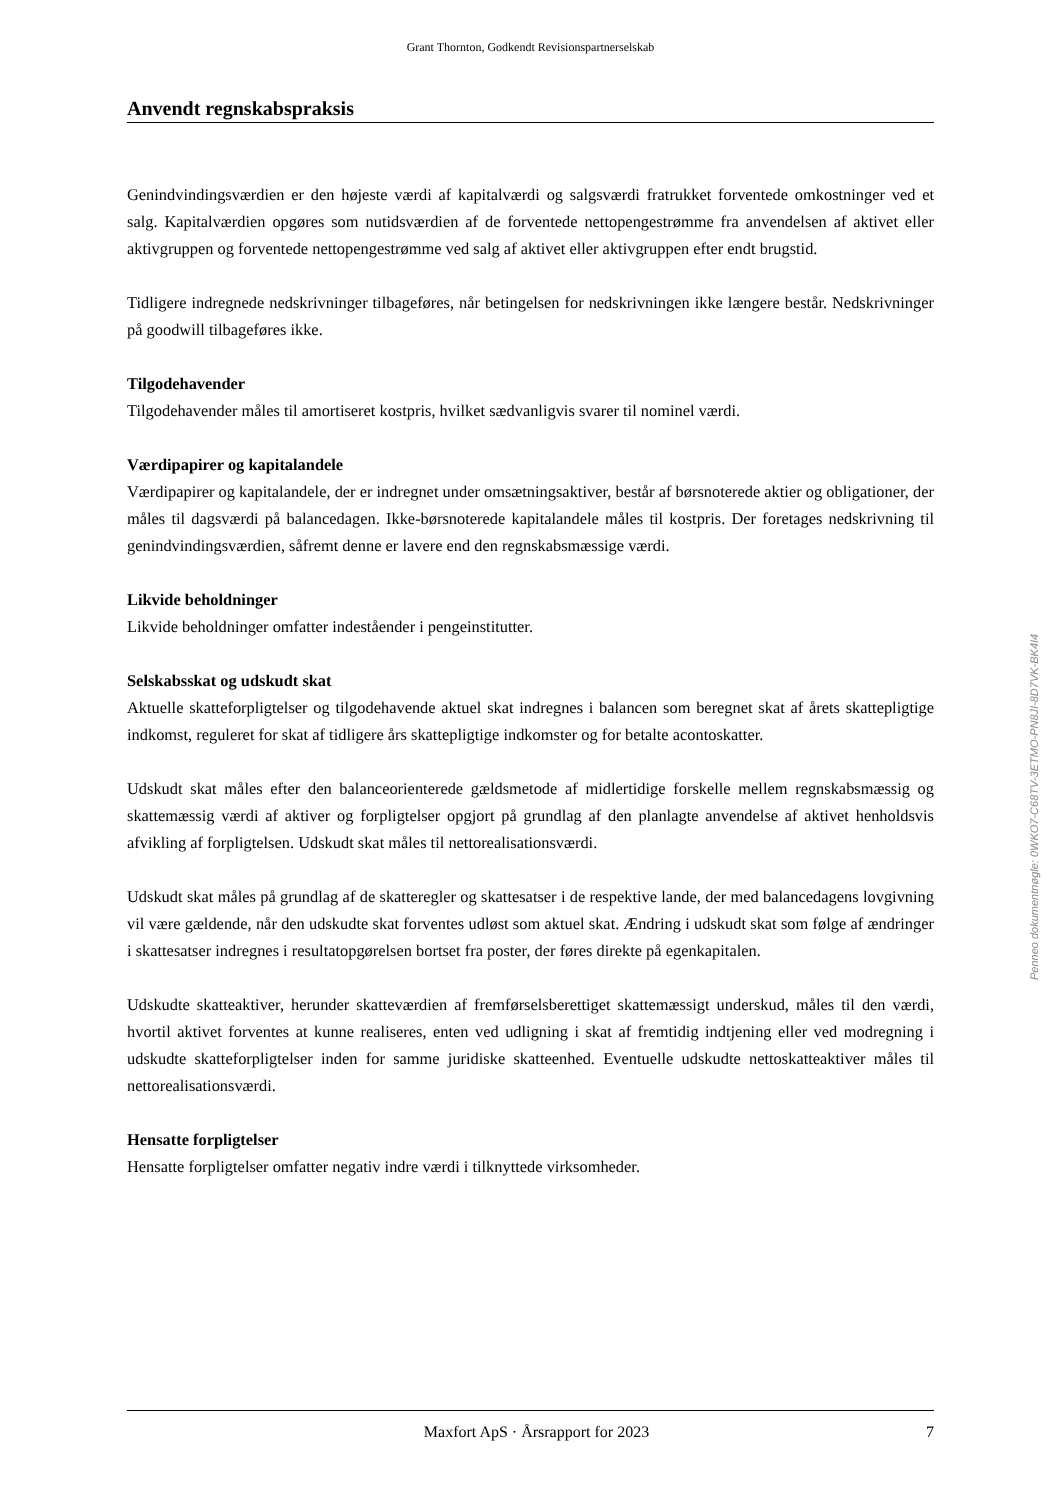Grant Thornton, Godkendt Revisionspartnerselskab
Anvendt regnskabspraksis
Genindvindingsværdien er den højeste værdi af kapitalværdi og salgsværdi fratrukket forventede omkostninger ved et salg. Kapitalværdien opgøres som nutidsværdien af de forventede nettopengestrømme fra anvendelsen af aktivet eller aktivgruppen og forventede nettopengestrømme ved salg af aktivet eller aktivgruppen efter endt brugstid.
Tidligere indregnede nedskrivninger tilbageføres, når betingelsen for nedskrivningen ikke længere består. Nedskrivninger på goodwill tilbageføres ikke.
Tilgodehavender
Tilgodehavender måles til amortiseret kostpris, hvilket sædvanligvis svarer til nominel værdi.
Værdipapirer og kapitalandele
Værdipapirer og kapitalandele, der er indregnet under omsætningsaktiver, består af børsnoterede aktier og obligationer, der måles til dagsværdi på balancedagen. Ikke-børsnoterede kapitalandele måles til kostpris. Der foretages nedskrivning til genindvindingsværdien, såfremt denne er lavere end den regnskabsmæssige værdi.
Likvide beholdninger
Likvide beholdninger omfatter indeståender i pengeinstitutter.
Selskabsskat og udskudt skat
Aktuelle skatteforpligtelser og tilgodehavende aktuel skat indregnes i balancen som beregnet skat af årets skattepligtige indkomst, reguleret for skat af tidligere års skattepligtige indkomster og for betalte acontoskatter.
Udskudt skat måles efter den balanceorienterede gældsmetode af midlertidige forskelle mellem regnskabsmæssig og skattemæssig værdi af aktiver og forpligtelser opgjort på grundlag af den planlagte anvendelse af aktivet henholdsvis afvikling af forpligtelsen. Udskudt skat måles til nettorealisationsværdi.
Udskudt skat måles på grundlag af de skatteregler og skattesatser i de respektive lande, der med balancedagens lovgivning vil være gældende, når den udskudte skat forventes udløst som aktuel skat. Ændring i udskudt skat som følge af ændringer i skattesatser indregnes i resultatopgørelsen bortset fra poster, der føres direkte på egenkapitalen.
Udskudte skatteaktiver, herunder skatteværdien af fremførselsberettiget skattemæssigt underskud, måles til den værdi, hvortil aktivet forventes at kunne realiseres, enten ved udligning i skat af fremtidig indtjening eller ved modregning i udskudte skatteforpligtelser inden for samme juridiske skatteenhed. Eventuelle udskudte nettoskatteaktiver måles til nettorealisationsværdi.
Hensatte forpligtelser
Hensatte forpligtelser omfatter negativ indre værdi i tilknyttede virksomheder.
Penneo dokumentnøgle: 0WKO7-C68TV-3ETMO-PN8JI-8D7VK-BK4I4
Maxfort ApS · Årsrapport for 2023 7